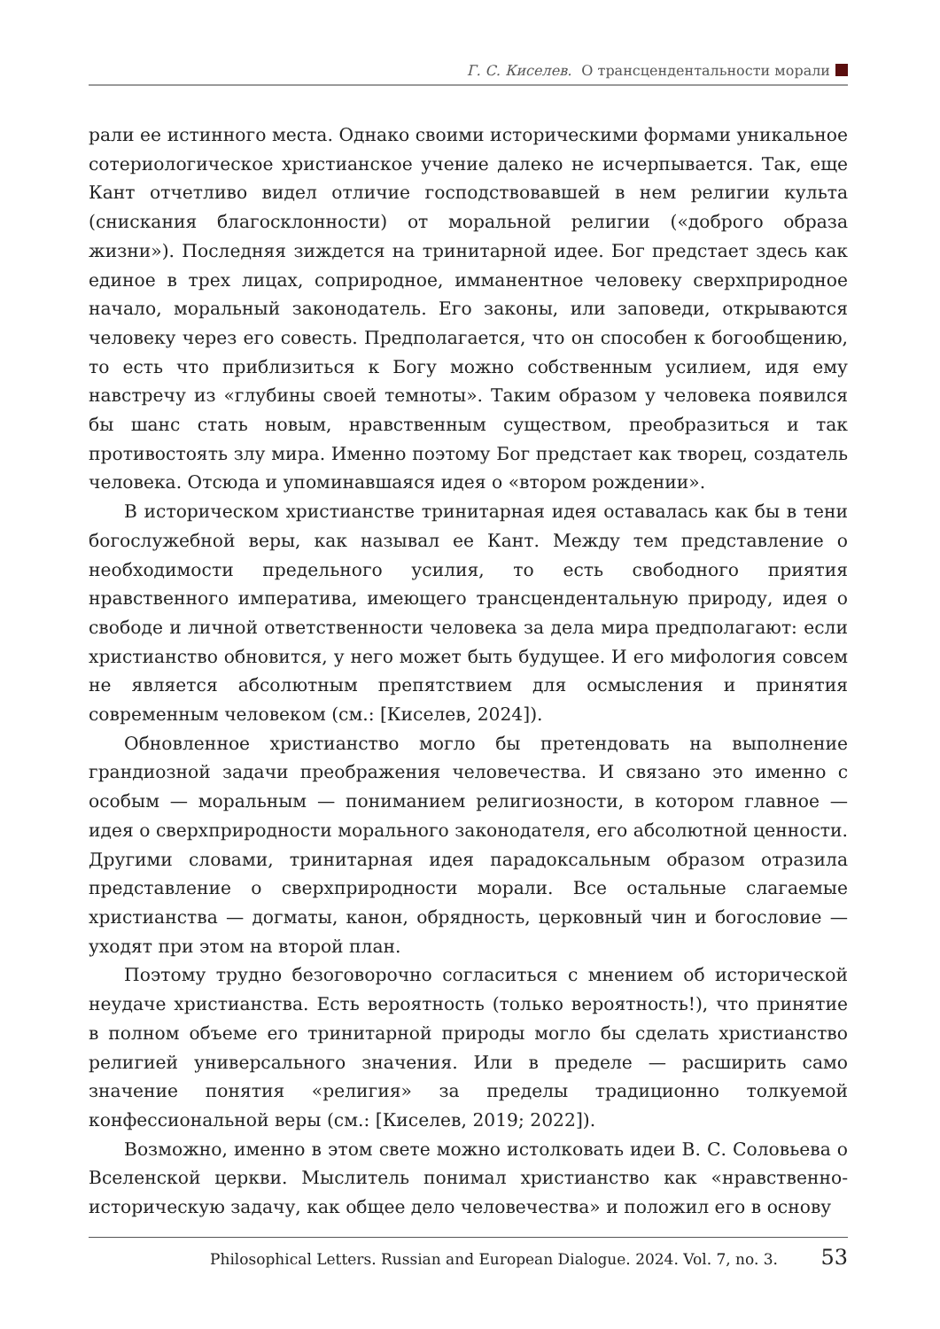Г. С. Киселев. О трансцендентальности морали
рали ее истинного места. Однако своими историческими формами уникальное сотериологическое христианское учение далеко не исчерпывается. Так, еще Кант отчетливо видел отличие господствовавшей в нем религии культа (снискания благосклонности) от моральной религии («доброго образа жизни»). Последняя зиждется на тринитарной идее. Бог предстает здесь как единое в трех лицах, соприродное, имманентное человеку сверхприродное начало, моральный законодатель. Его законы, или заповеди, открываются человеку через его совесть. Предполагается, что он способен к богообщению, то есть что приблизиться к Богу можно собственным усилием, идя ему навстречу из «глубины своей темноты». Таким образом у человека появился бы шанс стать новым, нравственным существом, преобразиться и так противостоять злу мира. Именно поэтому Бог предстает как творец, создатель человека. Отсюда и упоминавшаяся идея о «втором рождении».
В историческом христианстве тринитарная идея оставалась как бы в тени богослужебной веры, как называл ее Кант. Между тем представление о необходимости предельного усилия, то есть свободного приятия нравственного императива, имеющего трансцендентальную природу, идея о свободе и личной ответственности человека за дела мира предполагают: если христианство обновится, у него может быть будущее. И его мифология совсем не является абсолютным препятствием для осмысления и принятия современным человеком (см.: [Киселев, 2024]).
Обновленное христианство могло бы претендовать на выполнение грандиозной задачи преображения человечества. И связано это именно с особым — моральным — пониманием религиозности, в котором главное — идея о сверхприродности морального законодателя, его абсолютной ценности. Другими словами, тринитарная идея парадоксальным образом отразила представление о сверхприродности морали. Все остальные слагаемые христианства — догматы, канон, обрядность, церковный чин и богословие — уходят при этом на второй план.
Поэтому трудно безоговорочно согласиться с мнением об исторической неудаче христианства. Есть вероятность (только вероятность!), что принятие в полном объеме его тринитарной природы могло бы сделать христианство религией универсального значения. Или в пределе — расширить само значение понятия «религия» за пределы традиционно толкуемой конфессиональной веры (см.: [Киселев, 2019; 2022]).
Возможно, именно в этом свете можно истолковать идеи В. С. Соловьева о Вселенской церкви. Мыслитель понимал христианство как «нравственно-историческую задачу, как общее дело человечества» и положил его в основу
Philosophical Letters. Russian and European Dialogue. 2024. Vol. 7, no. 3. 53